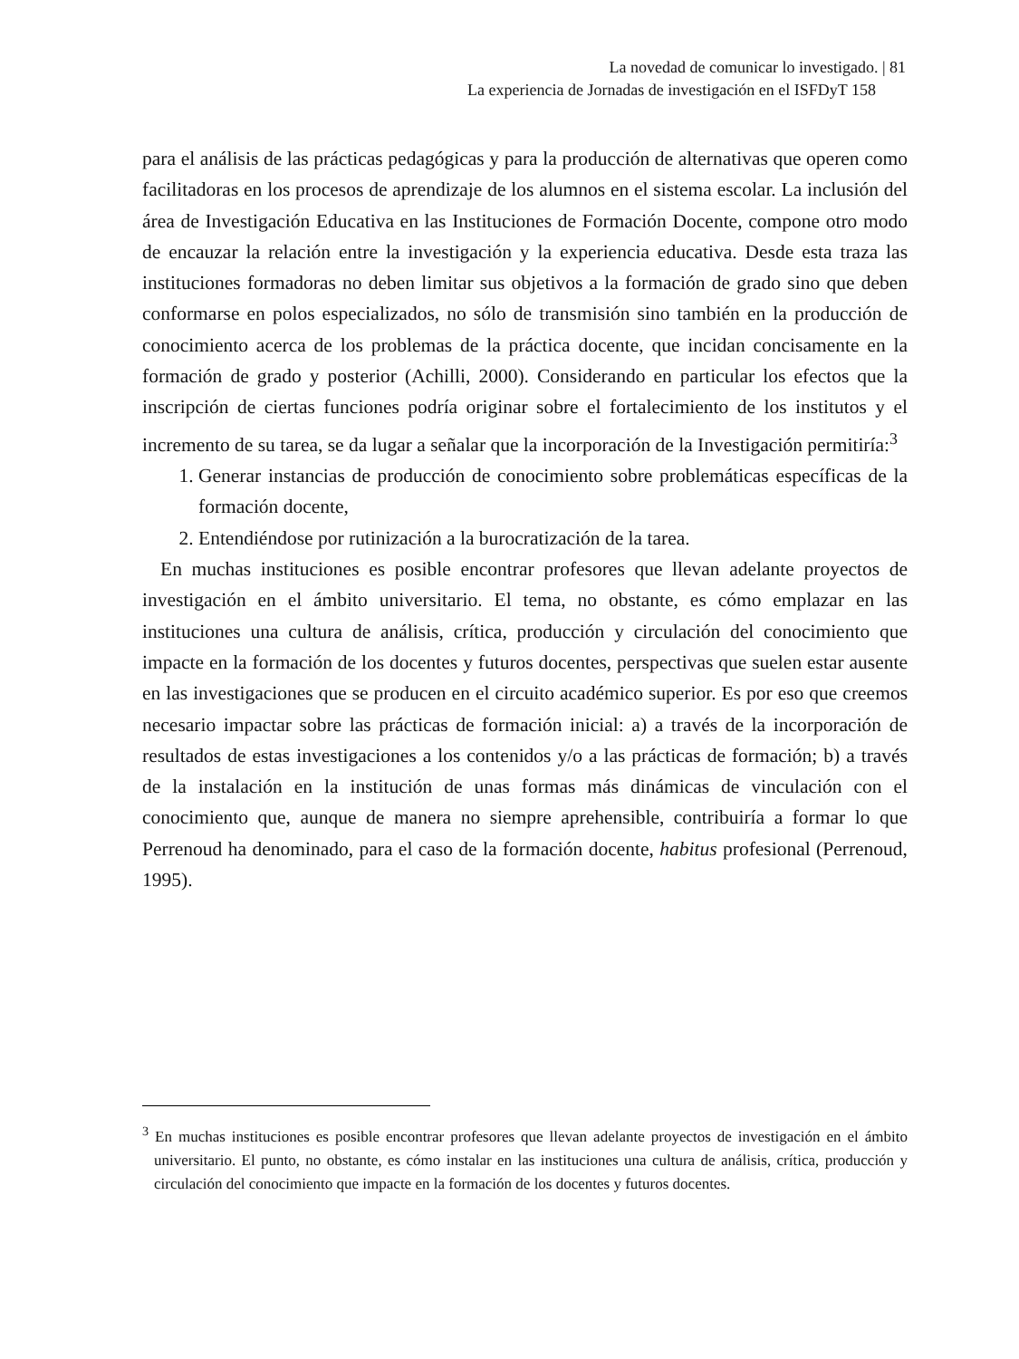La novedad de comunicar lo investigado. | 81
La experiencia de Jornadas de investigación en el ISFDyT 158
para el análisis de las prácticas pedagógicas y para la producción de alternativas que operen como facilitadoras en los procesos de aprendizaje de los alumnos en el sistema escolar. La inclusión del área de Investigación Educativa en las Instituciones de Formación Docente, compone otro modo de encauzar la relación entre la investigación y la experiencia educativa. Desde esta traza las instituciones formadoras no deben limitar sus objetivos a la formación de grado sino que deben conformarse en polos especializados, no sólo de transmisión sino también en la producción de conocimiento acerca de los problemas de la práctica docente, que incidan concisamente en la formación de grado y posterior (Achilli, 2000). Considerando en particular los efectos que la inscripción de ciertas funciones podría originar sobre el fortalecimiento de los institutos y el incremento de su tarea, se da lugar a señalar que la incorporación de la Investigación permitiría:<sup>3</sup>
1. Generar instancias de producción de conocimiento sobre problemáticas específicas de la formación docente,
2. Entendiéndose por rutinización a la burocratización de la tarea.
En muchas instituciones es posible encontrar profesores que llevan adelante proyectos de investigación en el ámbito universitario. El tema, no obstante, es cómo emplazar en las instituciones una cultura de análisis, crítica, producción y circulación del conocimiento que impacte en la formación de los docentes y futuros docentes, perspectivas que suelen estar ausente en las investigaciones que se producen en el circuito académico superior. Es por eso que creemos necesario impactar sobre las prácticas de formación inicial: a) a través de la incorporación de resultados de estas investigaciones a los contenidos y/o a las prácticas de formación; b) a través de la instalación en la institución de unas formas más dinámicas de vinculación con el conocimiento que, aunque de manera no siempre aprehensible, contribuiría a formar lo que Perrenoud ha denominado, para el caso de la formación docente, habitus profesional (Perrenoud, 1995).
<sup>3</sup> En muchas instituciones es posible encontrar profesores que llevan adelante proyectos de investigación en el ámbito universitario. El punto, no obstante, es cómo instalar en las instituciones una cultura de análisis, crítica, producción y circulación del conocimiento que impacte en la formación de los docentes y futuros docentes.